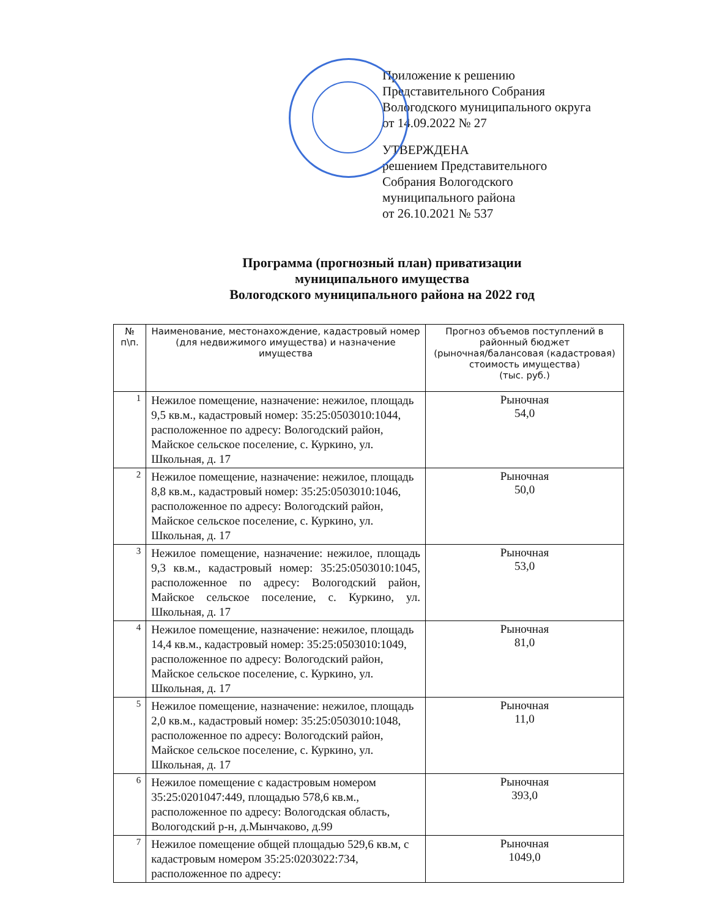Приложение к решению
Представительного Собрания
Вологодского муниципального округа
от 14.09.2022 № 27
УТВЕРЖДЕНА
решением Представительного
Собрания Вологодского
муниципального района
от 26.10.2021 № 537
Программа (прогнозный план) приватизации
муниципального имущества
Вологодского муниципального района на 2022 год
| № п\п. | Наименование, местонахождение, кадастровый номер (для недвижимого имущества) и назначение имущества | Прогноз объемов поступлений в районный бюджет (рыночная/балансовая (кадастровая) стоимость имущества) (тыс. руб.) |
| --- | --- | --- |
| 1 | Нежилое помещение, назначение: нежилое, площадь 9,5 кв.м., кадастровый номер: 35:25:0503010:1044, расположенное по адресу: Вологодский район, Майское сельское поселение, с. Куркино, ул. Школьная, д. 17 | Рыночная 54,0 |
| 2 | Нежилое помещение, назначение: нежилое, площадь 8,8 кв.м., кадастровый номер: 35:25:0503010:1046, расположенное по адресу: Вологодский район, Майское сельское поселение, с. Куркино, ул. Школьная, д. 17 | Рыночная 50,0 |
| 3 | Нежилое помещение, назначение: нежилое, площадь 9,3 кв.м., кадастровый номер: 35:25:0503010:1045, расположенное по адресу: Вологодский район, Майское сельское поселение, с. Куркино, ул. Школьная, д. 17 | Рыночная 53,0 |
| 4 | Нежилое помещение, назначение: нежилое, площадь 14,4 кв.м., кадастровый номер: 35:25:0503010:1049, расположенное по адресу: Вологодский район, Майское сельское поселение, с. Куркино, ул. Школьная, д. 17 | Рыночная 81,0 |
| 5 | Нежилое помещение, назначение: нежилое, площадь 2,0 кв.м., кадастровый номер: 35:25:0503010:1048, расположенное по адресу: Вологодский район, Майское сельское поселение, с. Куркино, ул. Школьная, д. 17 | Рыночная 11,0 |
| 6 | Нежилое помещение с кадастровым номером 35:25:0201047:449, площадью 578,6 кв.м., расположенное по адресу: Вологодская область, Вологодский р-н, д.Мынчаково, д.99 | Рыночная 393,0 |
| 7 | Нежилое помещение общей площадью 529,6 кв.м, с кадастровым номером 35:25:0203022:734, расположенное по адресу: | Рыночная 1049,0 |